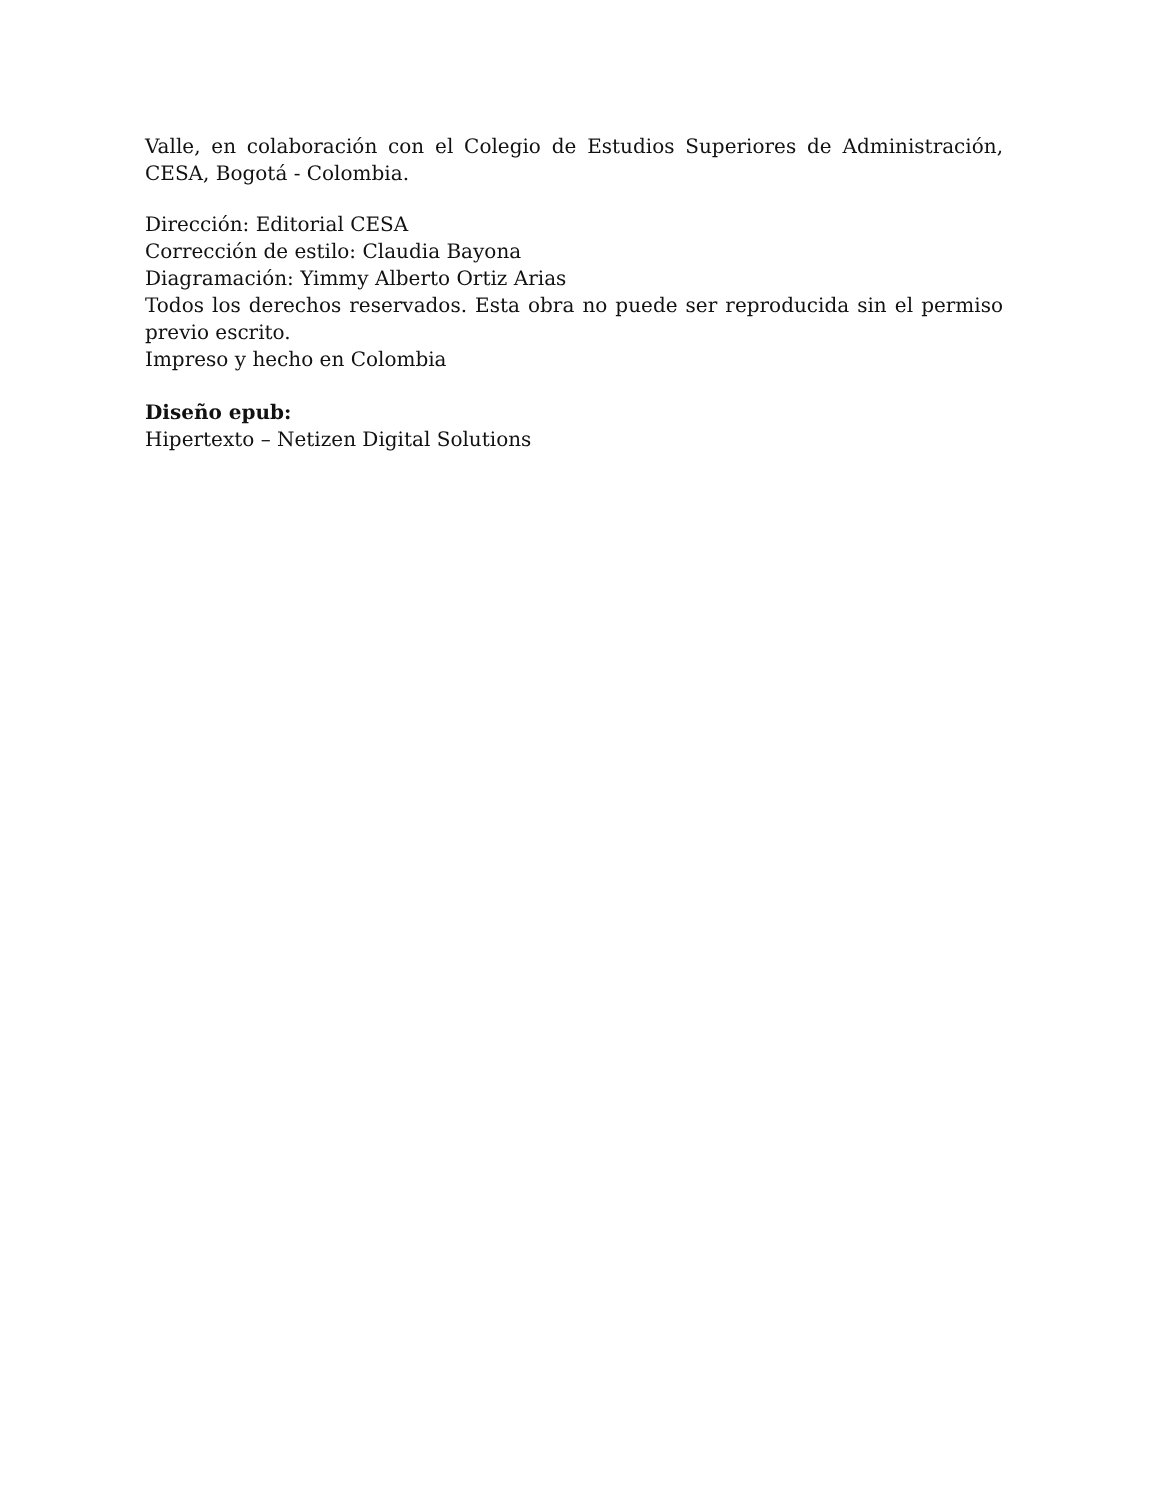Valle, en colaboración con el Colegio de Estudios Superiores de Administración, CESA, Bogotá - Colombia.
Dirección: Editorial CESA
Corrección de estilo: Claudia Bayona
Diagramación: Yimmy Alberto Ortiz Arias
Todos los derechos reservados. Esta obra no puede ser reproducida sin el permiso previo escrito.
Impreso y hecho en Colombia
Diseño epub:
Hipertexto – Netizen Digital Solutions